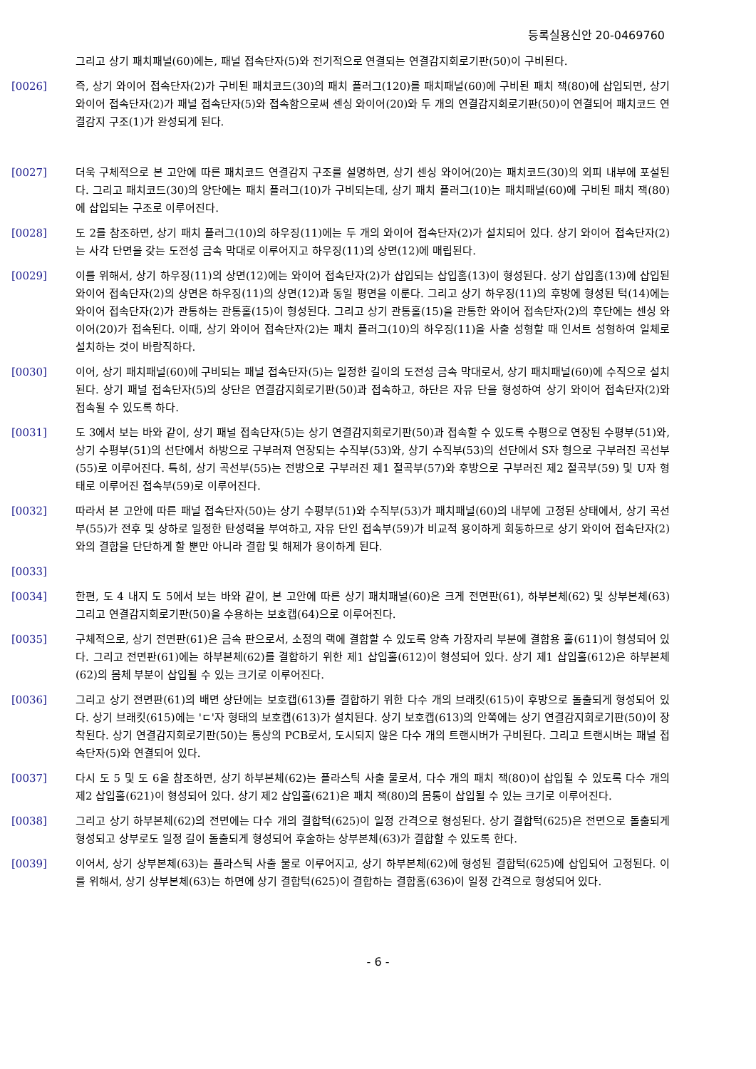등록실용신안 20-0469760
그리고 상기 패치패널(60)에는, 패널 접속단자(5)와 전기적으로 연결되는 연결감지회로기판(50)이 구비된다.
[0026] 즉, 상기 와이어 접속단자(2)가 구비된 패치코드(30)의 패치 플러그(120)를 패치패널(60)에 구비된 패치 잭(80)에 삽입되면, 상기 와이어 접속단자(2)가 패널 접속단자(5)와 접속함으로써 센싱 와이어(20)와 두 개의 연결감지회로기판(50)이 연결되어 패치코드 연결감지 구조(1)가 완성되게 된다.
[0027] 더욱 구체적으로 본 고안에 따른 패치코드 연결감지 구조를 설명하면, 상기 센싱 와이어(20)는 패치코드(30)의 외피 내부에 포설된다. 그리고 패치코드(30)의 양단에는 패치 플러그(10)가 구비되는데, 상기 패치 플러그(10)는 패치패널(60)에 구비된 패치 잭(80)에 삽입되는 구조로 이루어진다.
[0028] 도 2를 참조하면, 상기 패치 플러그(10)의 하우징(11)에는 두 개의 와이어 접속단자(2)가 설치되어 있다. 상기 와이어 접속단자(2)는 사각 단면을 갖는 도전성 금속 막대로 이루어지고 하우징(11)의 상면(12)에 매립된다.
[0029] 이를 위해서, 상기 하우징(11)의 상면(12)에는 와이어 접속단자(2)가 삽입되는 삽입홈(13)이 형성된다. 상기 삽입홈(13)에 삽입된 와이어 접속단자(2)의 상면은 하우징(11)의 상면(12)과 동일 평면을 이룬다. 그리고 상기 하우징(11)의 후방에 형성된 턱(14)에는 와이어 접속단자(2)가 관통하는 관통홀(15)이 형성된다. 그리고 상기 관통홀(15)을 관통한 와이어 접속단자(2)의 후단에는 센싱 와이어(20)가 접속된다. 이때, 상기 와이어 접속단자(2)는 패치 플러그(10)의 하우징(11)을 사출 성형할 때 인서트 성형하여 일체로 설치하는 것이 바람직하다.
[0030] 이어, 상기 패치패널(60)에 구비되는 패널 접속단자(5)는 일정한 길이의 도전성 금속 막대로서, 상기 패치패널(60)에 수직으로 설치된다. 상기 패널 접속단자(5)의 상단은 연결감지회로기판(50)과 접속하고, 하단은 자유 단을 형성하여 상기 와이어 접속단자(2)와 접속될 수 있도록 하다.
[0031] 도 3에서 보는 바와 같이, 상기 패널 접속단자(5)는 상기 연결감지회로기판(50)과 접속할 수 있도록 수평으로 연장된 수평부(51)와, 상기 수평부(51)의 선단에서 하방으로 구부러져 연장되는 수직부(53)와, 상기 수직부(53)의 선단에서 S자 형으로 구부러진 곡선부(55)로 이루어진다. 특히, 상기 곡선부(55)는 전방으로 구부러진 제1 절곡부(57)와 후방으로 구부러진 제2 절곡부(59) 및 U자 형태로 이루어진 접속부(59)로 이루어진다.
[0032] 따라서 본 고안에 따른 패널 접속단자(50)는 상기 수평부(51)와 수직부(53)가 패치패널(60)의 내부에 고정된 상태에서, 상기 곡선부(55)가 전후 및 상하로 일정한 탄성력을 부여하고, 자유 단인 접속부(59)가 비교적 용이하게 회동하므로 상기 와이어 접속단자(2)와의 결합을 단단하게 할 뿐만 아니라 결합 및 해제가 용이하게 된다.
[0033]
[0034] 한편, 도 4 내지 도 5에서 보는 바와 같이, 본 고안에 따른 상기 패치패널(60)은 크게 전면판(61), 하부본체(62) 및 상부본체(63) 그리고 연결감지회로기판(50)을 수용하는 보호캡(64)으로 이루어진다.
[0035] 구체적으로, 상기 전면판(61)은 금속 판으로서, 소정의 랙에 결합할 수 있도록 양측 가장자리 부분에 결합용 홀(611)이 형성되어 있다. 그리고 전면판(61)에는 하부본체(62)를 결합하기 위한 제1 삽입홀(612)이 형성되어 있다. 상기 제1 삽입홀(612)은 하부본체(62)의 몸체 부분이 삽입될 수 있는 크기로 이루어진다.
[0036] 그리고 상기 전면판(61)의 배면 상단에는 보호캡(613)를 결합하기 위한 다수 개의 브래킷(615)이 후방으로 돌출되게 형성되어 있다. 상기 브래킷(615)에는 'ㄷ'자 형태의 보호캡(613)가 설치된다. 상기 보호캡(613)의 안쪽에는 상기 연결감지회로기판(50)이 장착된다. 상기 연결감지회로기판(50)는 통상의 PCB로서, 도시되지 않은 다수 개의 트랜시버가 구비된다. 그리고 트랜시버는 패널 접속단자(5)와 연결되어 있다.
[0037] 다시 도 5 및 도 6을 참조하면, 상기 하부본체(62)는 플라스틱 사출 물로서, 다수 개의 패치 잭(80)이 삽입될 수 있도록 다수 개의 제2 삽입홀(621)이 형성되어 있다. 상기 제2 삽입홀(621)은 패치 잭(80)의 몸통이 삽입될 수 있는 크기로 이루어진다.
[0038] 그리고 상기 하부본체(62)의 전면에는 다수 개의 결합턱(625)이 일정 간격으로 형성된다. 상기 결합턱(625)은 전면으로 돌출되게 형성되고 상부로도 일정 길이 돌출되게 형성되어 후술하는 상부본체(63)가 결합할 수 있도록 한다.
[0039] 이어서, 상기 상부본체(63)는 플라스틱 사출 물로 이루어지고, 상기 하부본체(62)에 형성된 결합턱(625)에 삽입되어 고정된다. 이를 위해서, 상기 상부본체(63)는 하면에 상기 결합턱(625)이 결합하는 결합홈(636)이 일정 간격으로 형성되어 있다.
- 6 -